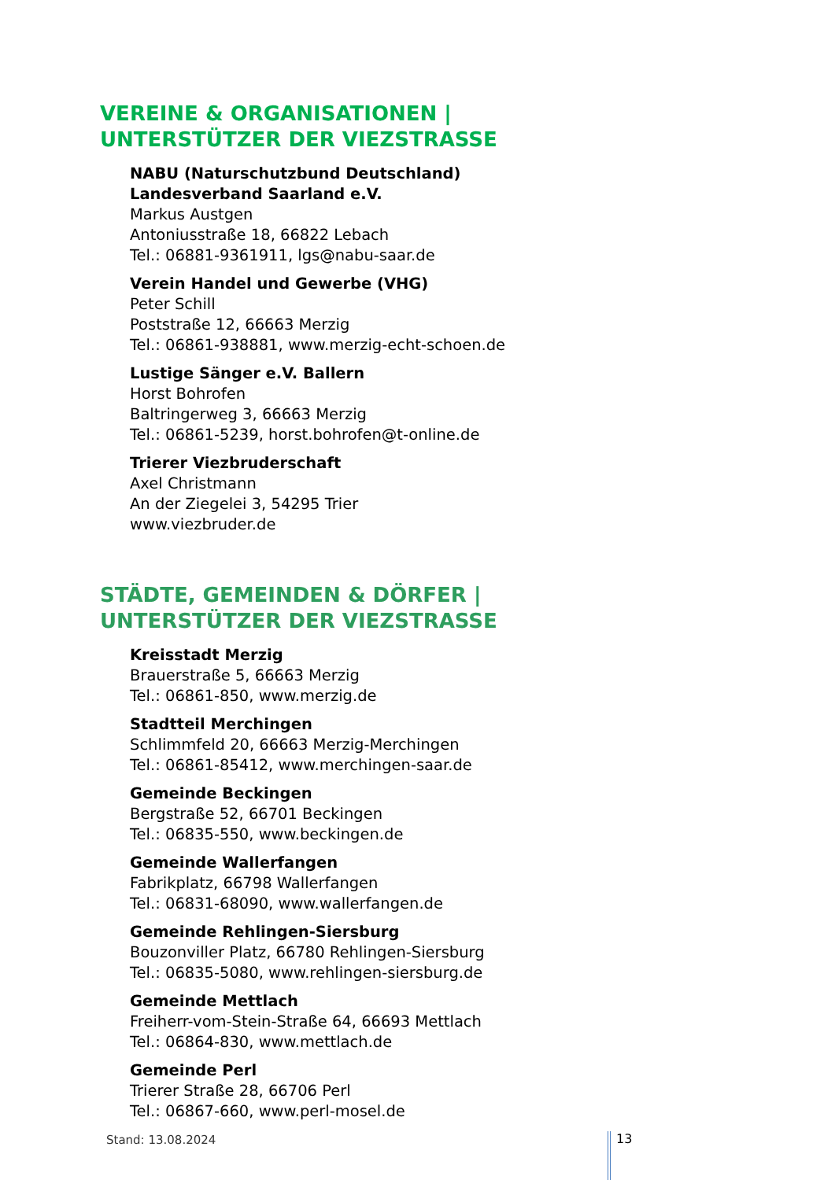VEREINE & ORGANISATIONEN |
UNTERSTÜTZER DER VIEZSTRASSE
NABU (Naturschutzbund Deutschland)
Landesverband Saarland e.V.
Markus Austgen
Antoniusstraße 18, 66822 Lebach
Tel.: 06881-9361911, lgs@nabu-saar.de
Verein Handel und Gewerbe (VHG)
Peter Schill
Poststraße 12, 66663 Merzig
Tel.: 06861-938881, www.merzig-echt-schoen.de
Lustige Sänger e.V. Ballern
Horst Bohrofen
Baltringerweg 3, 66663 Merzig
Tel.: 06861-5239, horst.bohrofen@t-online.de
Trierer Viezbruderschaft
Axel Christmann
An der Ziegelei 3, 54295 Trier
www.viezbruder.de
STÄDTE, GEMEINDEN & DÖRFER |
UNTERSTÜTZER DER VIEZSTRASSE
Kreisstadt Merzig
Brauerstraße 5, 66663 Merzig
Tel.: 06861-850, www.merzig.de
Stadtteil Merchingen
Schlimmfeld 20, 66663 Merzig-Merchingen
Tel.: 06861-85412, www.merchingen-saar.de
Gemeinde Beckingen
Bergstraße 52, 66701 Beckingen
Tel.: 06835-550, www.beckingen.de
Gemeinde Wallerfangen
Fabrikplatz, 66798 Wallerfangen
Tel.: 06831-68090, www.wallerfangen.de
Gemeinde Rehlingen-Siersburg
Bouzonviller Platz, 66780 Rehlingen-Siersburg
Tel.: 06835-5080, www.rehlingen-siersburg.de
Gemeinde Mettlach
Freiherr-vom-Stein-Straße 64, 66693 Mettlach
Tel.: 06864-830, www.mettlach.de
Gemeinde Perl
Trierer Straße 28, 66706 Perl
Tel.: 06867-660, www.perl-mosel.de
Stand: 13.08.2024 13